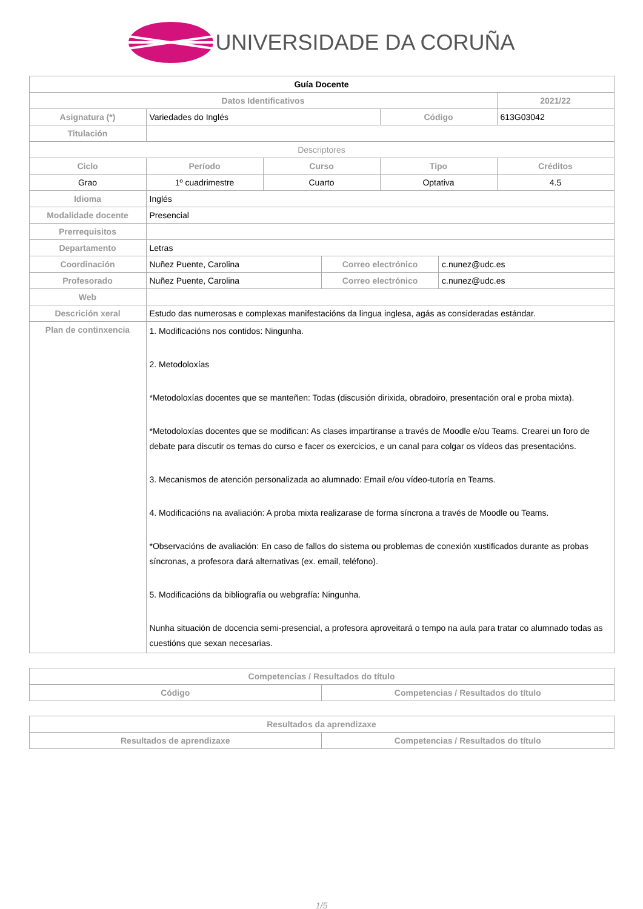UNIVERSIDADE DA CORUÑA
| Guía Docente | | | | | | |
| Datos Identificativos | | | | | | 2021/22 |
| Asignatura (*) | Variedades do Inglés | | | Código | | 613G03042 |
| Titulación | | | | | | |
| Descriptores | | | | | | |
| Ciclo | Período | Curso | | Tipo | | Créditos |
| Grao | 1º cuadrimestre | Cuarto | | Optativa | | 4.5 |
| Idioma | Inglés | | | | | |
| Modalidade docente | Presencial | | | | | |
| Prerrequisitos | | | | | | |
| Departamento | Letras | | | | | |
| Coordinación | Nuñez Puente, Carolina | | Correo electrónico | | c.nunez@udc.es | |
| Profesorado | Nuñez Puente, Carolina | | Correo electrónico | | c.nunez@udc.es | |
| Web | | | | | | |
| Descrición xeral | Estudo das numerosas e complexas manifestacións da lingua inglesa, agás as consideradas estándar. | | | | | |
| Plan de continxencia | 1. Modificacións nos contidos: Ningunha. 2. Metodoloxías *Metodoloxías docentes que se manteñen: Todas (discusión dirixida, obradoiro, presentación oral e proba mixta). *Metodoloxías docentes que se modifican: As clases impartiranse a través de Moodle e/ou Teams. Crearei un foro de debate para discutir os temas do curso e facer os exercicios, e un canal para colgar os vídeos das presentacións. 3. Mecanismos de atención personalizada ao alumnado: Email e/ou vídeo-tutoría en Teams. 4. Modificacións na avaliación: A proba mixta realizarase de forma síncrona a través de Moodle ou Teams. *Observacións de avaliación: En caso de fallos do sistema ou problemas de conexión xustificados durante as probas síncronas, a profesora dará alternativas (ex. email, teléfono). 5. Modificacións da bibliografía ou webgrafía: Ningunha. Nunha situación de docencia semi-presencial, a profesora aproveitará o tempo na aula para tratar co alumnado todas as cuestións que sexan necesarias. | | | | | |
| Competencias / Resultados do título | |
| --- | --- |
| Código | Competencias / Resultados do título |
| Resultados da aprendizaxe | |
| --- | --- |
| Resultados de aprendizaxe | Competencias / Resultados do título |
1/5